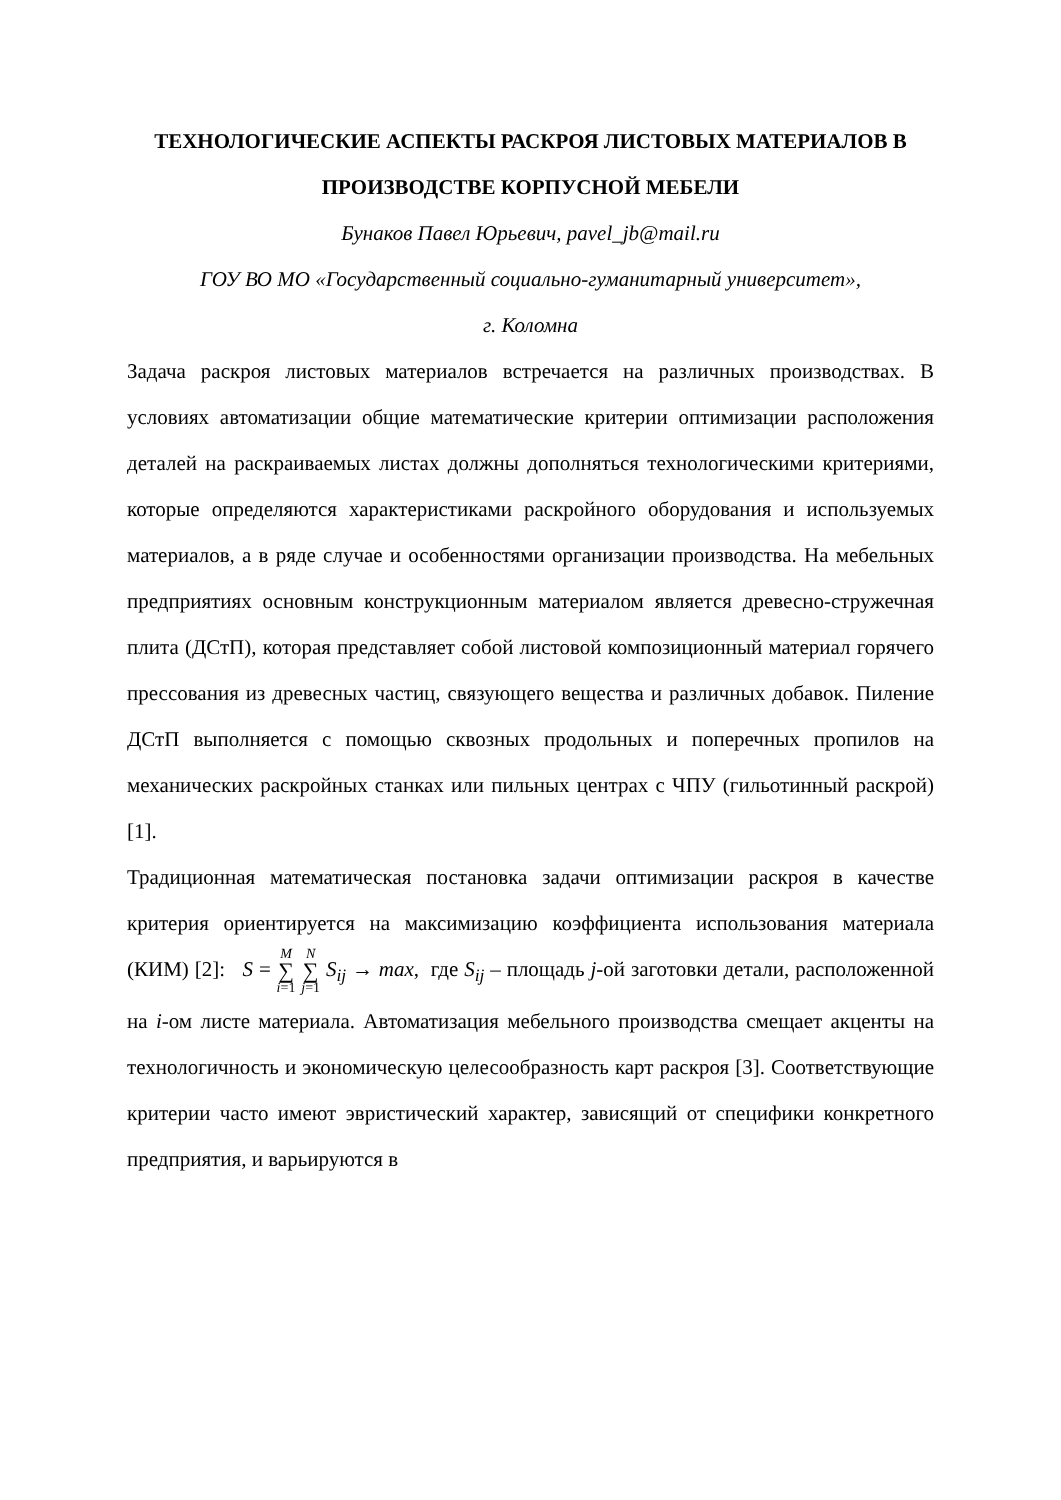ТЕХНОЛОГИЧЕСКИЕ АСПЕКТЫ РАСКРОЯ ЛИСТОВЫХ МАТЕРИАЛОВ В ПРОИЗВОДСТВЕ КОРПУСНОЙ МЕБЕЛИ
Бунаков Павел Юрьевич, pavel_jb@mail.ru
ГОУ ВО МО «Государственный социально-гуманитарный университет»,
г. Коломна
Задача раскроя листовых материалов встречается на различных производствах. В условиях автоматизации общие математические критерии оптимизации расположения деталей на раскраиваемых листах должны дополняться технологическими критериями, которые определяются характеристиками раскройного оборудования и используемых материалов, а в ряде случае и особенностями организации производства. На мебельных предприятиях основным конструкционным материалом является древесно-стружечная плита (ДСтП), которая представляет собой листовой композиционный материал горячего прессования из древесных частиц, связующего вещества и различных добавок. Пиление ДСтП выполняется с помощью сквозных продольных и поперечных пропилов на механических раскройных станках или пильных центрах с ЧПУ (гильотинный раскрой) [1].
Традиционная математическая постановка задачи оптимизации раскроя в качестве критерия ориентируется на максимизацию коэффициента использования материала (КИМ) [2]: S = M ∑ i=1 N ∑ j=1 S<sub>ij</sub> → max, где S<sub>ij</sub> – площадь j-ой заготовки детали, расположенной на i-ом листе материала. Автоматизация мебельного производства смещает акценты на технологичность и экономическую целесообразность карт раскроя [3]. Соответствующие критерии часто имеют эвристический характер, зависящий от специфики конкретного предприятия, и варьируются в